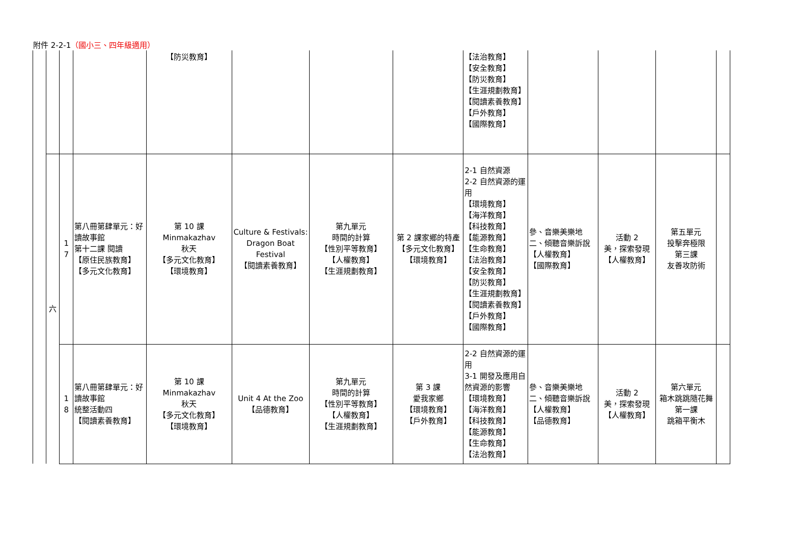附件 2-2-1（國小三、四年級適用）
| | | | | 【防災教育】 | | | | 【法治教育】 【安全教育】 【防災教育】 【生涯規劃教育】 【閱讀素養教育】 【戶外教育】 【國際教育】 | | | | |
| | 六 | 1 7 | 第八冊第肆單元：好讀故事館 第十二課 閱讀 【原住民族教育】 【多元文化教育】 | 第 10 課 Minmakazhav 秋天 【多元文化教育】 【環境教育】 | Culture & Festivals: Dragon Boat Festival 【閱讀素養教育】 | 第九單元 時間的計算 【性別平等教育】 【人權教育】 【生涯規劃教育】 | 第 2 課家鄉的特產 【多元文化教育】 【環境教育】 | 2-1 自然資源 2-2 自然資源的運用 【環境教育】 【海洋教育】 【科技教育】 【能源教育】 【生命教育】 【法治教育】 【安全教育】 【防災教育】 【生涯規劃教育】 【閱讀素養教育】 【戶外教育】 【國際教育】 | 參、音樂美樂地 二、傾聽音樂訴說 【人權教育】 【國際教育】 | 活動 2 美，探索發現 【人權教育】 | 第五單元 投擊奔極限 第三課 友善攻防術 | |
| | | 1 8 | 第八冊第肆單元：好讀故事館 統整活動四 【閱讀素養教育】 | 第 10 課 Minmakazhav 秋天 【多元文化教育】 【環境教育】 | Unit 4 At the Zoo 【品德教育】 | 第九單元 時間的計算 【性別平等教育】 【人權教育】 【生涯規劃教育】 | 第 3 課 愛我家鄉 【環境教育】 【戶外教育】 | 2-2 自然資源的運用 3-1 開發及應用自然資源的影響 【環境教育】 【海洋教育】 【科技教育】 【能源教育】 【生命教育】 【法治教育】 | 參、音樂美樂地 二、傾聽音樂訴說 【人權教育】 【品德教育】 | 活動 2 美，探索發現 【人權教育】 | 第六單元 箱木跳跳隨花舞 第一課 跳箱平衡木 | |